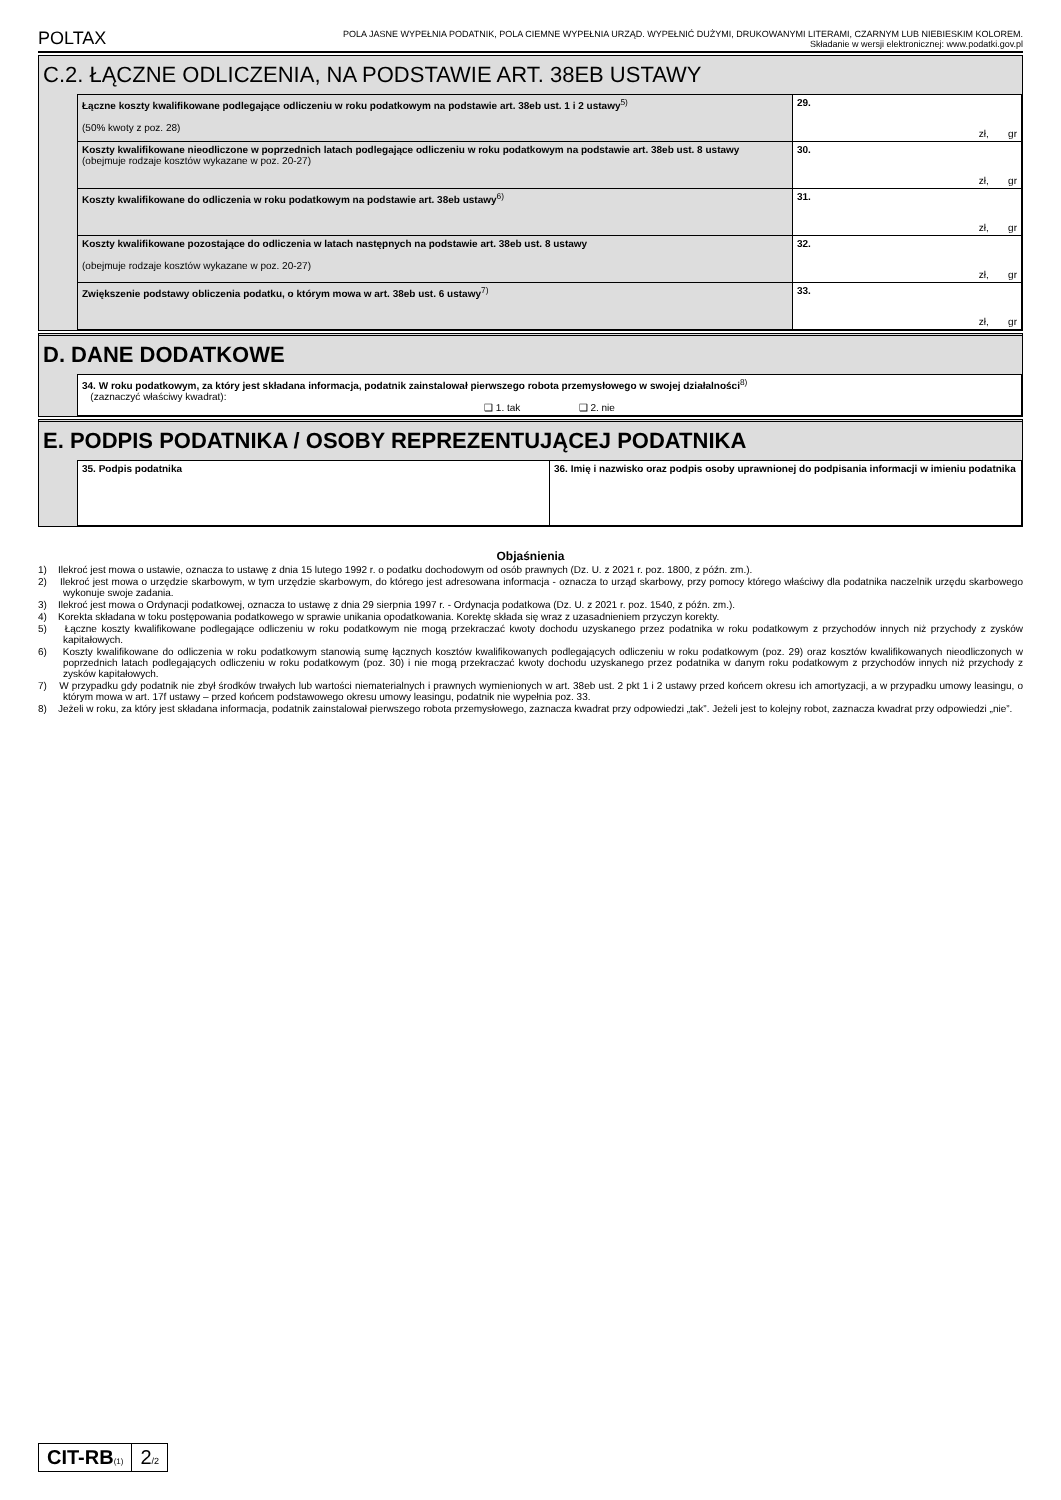POLTAX POLA JASNE WYPEŁNIA PODATNIK, POLA CIEMNE WYPEŁNIA URZĄD. WYPEŁNIĆ DUŻYMI, DRUKOWANYMI LITERAMI, CZARNYM LUB NIEBIESKIM KOLOREM.
Składanie w wersji elektronicznej: www.podatki.gov.pl
C.2. ŁĄCZNE ODLICZENIA, NA PODSTAWIE ART. 38EB USTAWY
| Łączne koszty kwalifikowane podlegające odliczeniu w roku podatkowym na podstawie art. 38eb ust. 1 i 2 ustawy<sup>5)</sup> (50% kwoty z poz. 28) | 29. zł, gr |
| Koszty kwalifikowane nieodliczone w poprzednich latach podlegające odliczeniu w roku podatkowym na podstawie art. 38eb ust. 8 ustawy (obejmuje rodzaje kosztów wykazane w poz. 20-27) | 30. zł, gr |
| Koszty kwalifikowane do odliczenia w roku podatkowym na podstawie art. 38eb ustawy<sup>6)</sup> | 31. zł, gr |
| Koszty kwalifikowane pozostające do odliczenia w latach następnych na podstawie art. 38eb ust. 8 ustawy (obejmuje rodzaje kosztów wykazane w poz. 20-27) | 32. zł, gr |
| Zwiększenie podstawy obliczenia podatku, o którym mowa w art. 38eb ust. 6 ustawy<sup>7)</sup> | 33. zł, gr |
D. DANE DODATKOWE
| 34. W roku podatkowym, za który jest składana informacja, podatnik zainstalował pierwszego robota przemysłowego w swojej działalności<sup>8)</sup> (zaznaczyć właściwy kwadrat): ❑ 1. tak ❑ 2. nie |
E. PODPIS PODATNIKA / OSOBY REPREZENTUJĄCEJ PODATNIKA
| 35. Podpis podatnika | 36. Imię i nazwisko oraz podpis osoby uprawnionej do podpisania informacji w imieniu podatnika |
Objaśnienia
1) Ilekroć jest mowa o ustawie, oznacza to ustawę z dnia 15 lutego 1992 r. o podatku dochodowym od osób prawnych (Dz. U. z 2021 r. poz. 1800, z późn. zm.).
2) Ilekroć jest mowa o urzędzie skarbowym, w tym urzędzie skarbowym, do którego jest adresowana informacja - oznacza to urząd skarbowy, przy pomocy którego właściwy dla podatnika naczelnik urzędu skarbowego wykonuje swoje zadania.
3) Ilekroć jest mowa o Ordynacji podatkowej, oznacza to ustawę z dnia 29 sierpnia 1997 r. - Ordynacja podatkowa (Dz. U. z 2021 r. poz. 1540, z późn. zm.).
4) Korekta składana w toku postępowania podatkowego w sprawie unikania opodatkowania. Korektę składa się wraz z uzasadnieniem przyczyn korekty.
5) Łączne koszty kwalifikowane podlegające odliczeniu w roku podatkowym nie mogą przekraczać kwoty dochodu uzyskanego przez podatnika w roku podatkowym z przychodów innych niż przychody z zysków kapitałowych.
6) Koszty kwalifikowane do odliczenia w roku podatkowym stanowią sumę łącznych kosztów kwalifikowanych podlegających odliczeniu w roku podatkowym (poz. 29) oraz kosztów kwalifikowanych nieodliczonych w poprzednich latach podlegających odliczeniu w roku podatkowym (poz. 30) i nie mogą przekraczać kwoty dochodu uzyskanego przez podatnika w danym roku podatkowym z przychodów innych niż przychody z zysków kapitałowych.
7) W przypadku gdy podatnik nie zbył środków trwałych lub wartości niematerialnych i prawnych wymienionych w art. 38eb ust. 2 pkt 1 i 2 ustawy przed końcem okresu ich amortyzacji, a w przypadku umowy leasingu, o którym mowa w art. 17f ustawy – przed końcem podstawowego okresu umowy leasingu, podatnik nie wypełnia poz. 33.
8) Jeżeli w roku, za który jest składana informacja, podatnik zainstalował pierwszego robota przemysłowego, zaznacza kwadrat przy odpowiedzi „tak”. Jeżeli jest to kolejny robot, zaznacza kwadrat przy odpowiedzi „nie”.
CIT-RB(1)
2/2